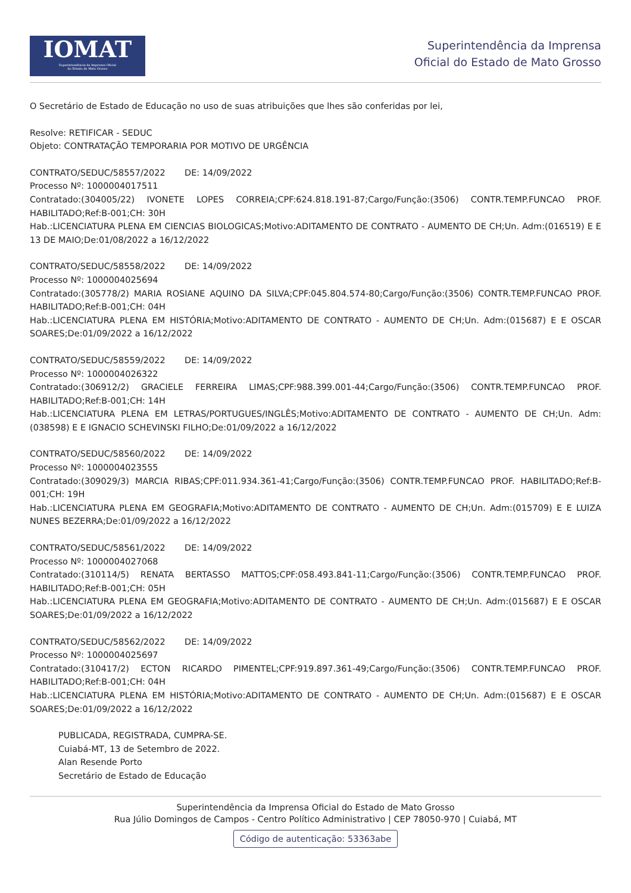IOMAT
Superintendência da Imprensa Oficial
do Estado de Mato Grosso
Superintendência da Imprensa
Oficial do Estado de Mato Grosso
O Secretário de Estado de Educação no uso de suas atribuições que lhes são conferidas por lei,
Resolve: RETIFICAR - SEDUC
Objeto: CONTRATAÇÃO TEMPORARIA POR MOTIVO DE URGÊNCIA
CONTRATO/SEDUC/58557/2022 DE: 14/09/2022
Processo Nº: 1000004017511
Contratado:(304005/22) IVONETE LOPES CORREIA;CPF:624.818.191-87;Cargo/Função:(3506) CONTR.TEMP.FUNCAO PROF. HABILITADO;Ref:B-001;CH: 30H
Hab.:LICENCIATURA PLENA EM CIENCIAS BIOLOGICAS;Motivo:ADITAMENTO DE CONTRATO - AUMENTO DE CH;Un. Adm:(016519) E E 13 DE MAIO;De:01/08/2022 a 16/12/2022
CONTRATO/SEDUC/58558/2022 DE: 14/09/2022
Processo Nº: 1000004025694
Contratado:(305778/2) MARIA ROSIANE AQUINO DA SILVA;CPF:045.804.574-80;Cargo/Função:(3506) CONTR.TEMP.FUNCAO PROF. HABILITADO;Ref:B-001;CH: 04H
Hab.:LICENCIATURA PLENA EM HISTÓRIA;Motivo:ADITAMENTO DE CONTRATO - AUMENTO DE CH;Un. Adm:(015687) E E OSCAR SOARES;De:01/09/2022 a 16/12/2022
CONTRATO/SEDUC/58559/2022 DE: 14/09/2022
Processo Nº: 1000004026322
Contratado:(306912/2) GRACIELE FERREIRA LIMAS;CPF:988.399.001-44;Cargo/Função:(3506) CONTR.TEMP.FUNCAO PROF. HABILITADO;Ref:B-001;CH: 14H
Hab.:LICENCIATURA PLENA EM LETRAS/PORTUGUES/INGLÊS;Motivo:ADITAMENTO DE CONTRATO - AUMENTO DE CH;Un. Adm:(038598) E E IGNACIO SCHEVINSKI FILHO;De:01/09/2022 a 16/12/2022
CONTRATO/SEDUC/58560/2022 DE: 14/09/2022
Processo Nº: 1000004023555
Contratado:(309029/3) MARCIA RIBAS;CPF:011.934.361-41;Cargo/Função:(3506) CONTR.TEMP.FUNCAO PROF. HABILITADO;Ref:B-001;CH: 19H
Hab.:LICENCIATURA PLENA EM GEOGRAFIA;Motivo:ADITAMENTO DE CONTRATO - AUMENTO DE CH;Un. Adm:(015709) E E LUIZA NUNES BEZERRA;De:01/09/2022 a 16/12/2022
CONTRATO/SEDUC/58561/2022 DE: 14/09/2022
Processo Nº: 1000004027068
Contratado:(310114/5) RENATA BERTASSO MATTOS;CPF:058.493.841-11;Cargo/Função:(3506) CONTR.TEMP.FUNCAO PROF. HABILITADO;Ref:B-001;CH: 05H
Hab.:LICENCIATURA PLENA EM GEOGRAFIA;Motivo:ADITAMENTO DE CONTRATO - AUMENTO DE CH;Un. Adm:(015687) E E OSCAR SOARES;De:01/09/2022 a 16/12/2022
CONTRATO/SEDUC/58562/2022 DE: 14/09/2022
Processo Nº: 1000004025697
Contratado:(310417/2) ECTON RICARDO PIMENTEL;CPF:919.897.361-49;Cargo/Função:(3506) CONTR.TEMP.FUNCAO PROF. HABILITADO;Ref:B-001;CH: 04H
Hab.:LICENCIATURA PLENA EM HISTÓRIA;Motivo:ADITAMENTO DE CONTRATO - AUMENTO DE CH;Un. Adm:(015687) E E OSCAR SOARES;De:01/09/2022 a 16/12/2022
PUBLICADA, REGISTRADA, CUMPRA-SE.
Cuiabá-MT, 13 de Setembro de 2022.
Alan Resende Porto
Secretário de Estado de Educação
Superintendência da Imprensa Oficial do Estado de Mato Grosso
Rua Júlio Domingos de Campos - Centro Político Administrativo | CEP 78050-970 | Cuiabá, MT
Código de autenticação: 53363abe